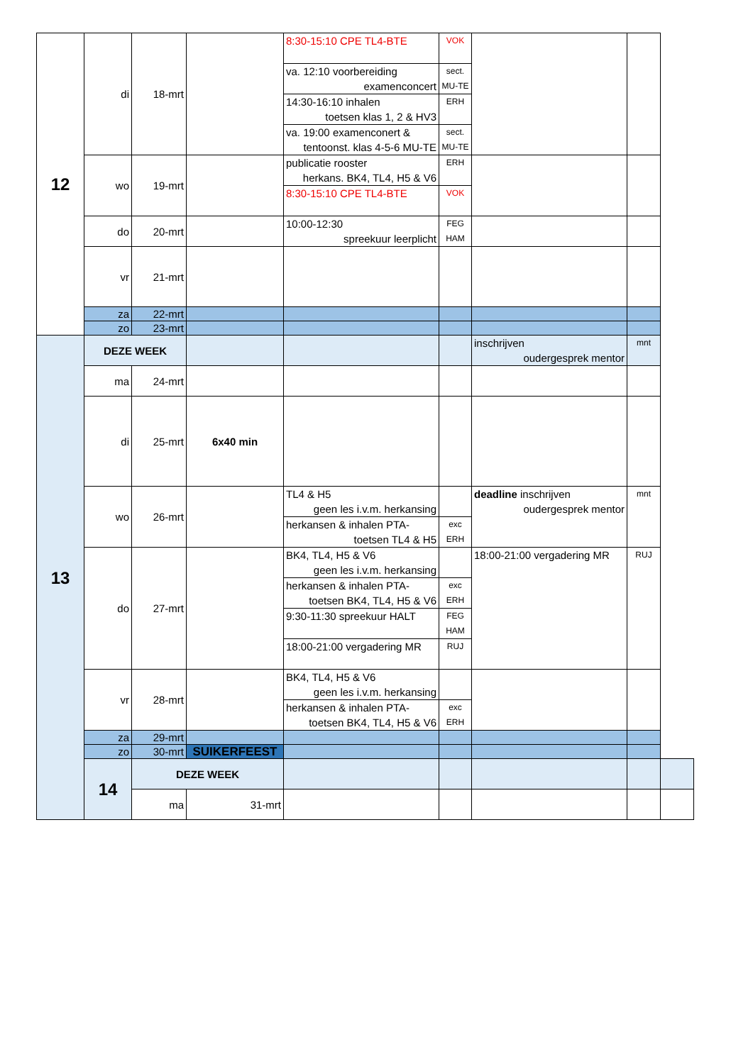| 12 | di | 18-mrt | | 8:30-15:10 CPE TL4-BTE | VOK | | | |
| | | | | va. 12:10 voorbereiding examenconcert | sect. MU-TE | | | |
| | | | | 14:30-16:10 inhalen toetsen klas 1, 2 & HV3 | ERH | | | |
| | | | | va. 19:00 examenconert & tentoonst. klas 4-5-6 MU-TE | sect. MU-TE | | | |
| | wo | 19-mrt | | publicatie rooster herkans. BK4, TL4, H5 & V6 | ERH | | | |
| | | | | 8:30-15:10 CPE TL4-BTE | VOK | | | |
| | do | 20-mrt | | 10:00-12:30 spreekuur leerplicht | FEG HAM | | | |
| | vr | 21-mrt | | | | | | |
| | za | 22-mrt | | | | | | |
| | zo | 23-mrt | | | | | | |
| 13 | DEZE WEEK | | | | | inschrijven oudergesprek mentor | mnt | |
| | ma | 24-mrt | | | | | | |
| | di | 25-mrt | 6x40 min | | | | | |
| | wo | 26-mrt | | TL4 & H5 geen les i.v.m. herkansing | | deadline inschrijven oudergesprek mentor | mnt | |
| | | | | herkansen & inhalen PTA- toetsen TL4 & H5 | exc ERH | | | |
| | do | 27-mrt | | BK4, TL4, H5 & V6 geen les i.v.m. herkansing | | 18:00-21:00 vergadering MR | RUJ | |
| | | | | herkansen & inhalen PTA- toetsen BK4, TL4, H5 & V6 | exc ERH | | | |
| | | | | 9:30-11:30 spreekuur HALT | FEG HAM | | | |
| | | | | 18:00-21:00 vergadering MR | RUJ | | | |
| | vr | 28-mrt | | BK4, TL4, H5 & V6 geen les i.v.m. herkansing | | | | |
| | | | | herkansen & inhalen PTA- toetsen BK4, TL4, H5 & V6 | exc ERH | | | |
| | za | 29-mrt | | | | | | |
| | zo | 30-mrt | SUIKERFEEST | | | | | |
| | 14 | DEZE WEEK | | | | | | |
| | | ma | 31-mrt | | | | | |